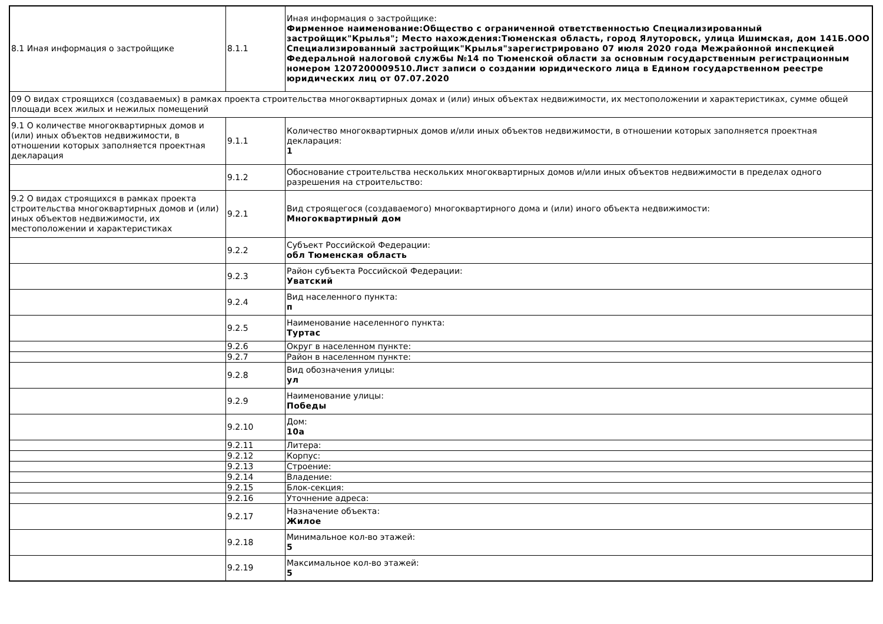| 8.1 Иная информация о застройщике | 8.1.1 | Иная информация о застройщике: Фирменное наименование:Общество с ограниченной ответственностью Специализированный застройщик"Крылья"; Место нахождения:Тюменская область, город Ялуторовск, улица Ишимская, дом 141Б.ООО Специализированный застройщик"Крылья"зарегистрировано 07 июля 2020 года Межрайонной инспекцией Федеральной налоговой службы №14 по Тюменской области за основным государственным регистрационным номером 1207200009510.Лист записи о создании юридического лица в Едином государственном реестре юридических лиц от 07.07.2020 |
| 09 О видах строящихся (создаваемых) в рамках проекта строительства многоквартирных домах и (или) иных объектах недвижимости, их местоположении и характеристиках, сумме общей площади всех жилых и нежилых помещений | | |
| 9.1 О количестве многоквартирных домов и (или) иных объектов недвижимости, в отношении которых заполняется проектная декларация | 9.1.1 | Количество многоквартирных домов и/или иных объектов недвижимости, в отношении которых заполняется проектная декларация: 1 |
| | 9.1.2 | Обоснование строительства нескольких многоквартирных домов и/или иных объектов недвижимости в пределах одного разрешения на строительство: |
| 9.2 О видах строящихся в рамках проекта строительства многоквартирных домов и (или) иных объектов недвижимости, их местоположении и характеристиках | 9.2.1 | Вид строящегося (создаваемого) многоквартирного дома и (или) иного объекта недвижимости: Многоквартирный дом |
| | 9.2.2 | Субъект Российской Федерации: обл Тюменская область |
| | 9.2.3 | Район субъекта Российской Федерации: Уватский |
| | 9.2.4 | Вид населенного пункта: п |
| | 9.2.5 | Наименование населенного пункта: Туртас |
| | 9.2.6 | Округ в населенном пункте: |
| | 9.2.7 | Район в населенном пункте: |
| | 9.2.8 | Вид обозначения улицы: ул |
| | 9.2.9 | Наименование улицы: Победы |
| | 9.2.10 | Дом: 10а |
| | 9.2.11 | Литера: |
| | 9.2.12 | Корпус: |
| | 9.2.13 | Строение: |
| | 9.2.14 | Владение: |
| | 9.2.15 | Блок-секция: |
| | 9.2.16 | Уточнение адреса: |
| | 9.2.17 | Назначение объекта: Жилое |
| | 9.2.18 | Минимальное кол-во этажей: 5 |
| | 9.2.19 | Максимальное кол-во этажей: 5 |